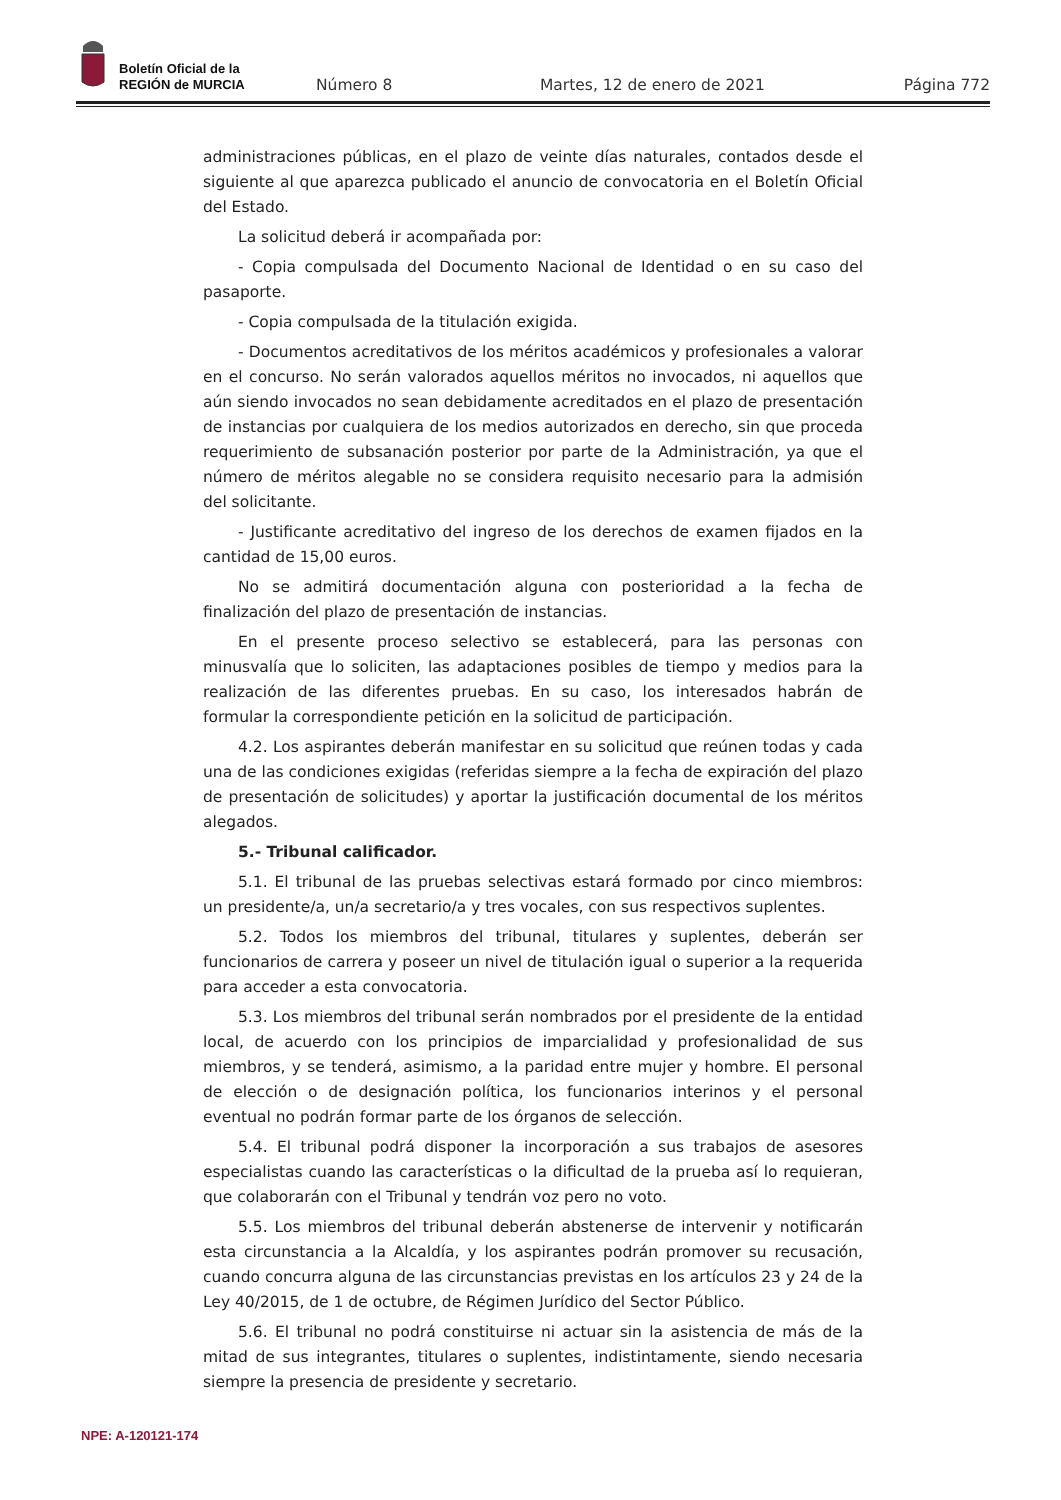Boletín Oficial de la
REGIÓN de MURCIA
Número 8 Martes, 12 de enero de 2021 Página 772
administraciones públicas, en el plazo de veinte días naturales, contados desde el siguiente al que aparezca publicado el anuncio de convocatoria en el Boletín Oficial del Estado.
La solicitud deberá ir acompañada por:
- Copia compulsada del Documento Nacional de Identidad o en su caso del pasaporte.
- Copia compulsada de la titulación exigida.
- Documentos acreditativos de los méritos académicos y profesionales a valorar en el concurso. No serán valorados aquellos méritos no invocados, ni aquellos que aún siendo invocados no sean debidamente acreditados en el plazo de presentación de instancias por cualquiera de los medios autorizados en derecho, sin que proceda requerimiento de subsanación posterior por parte de la Administración, ya que el número de méritos alegable no se considera requisito necesario para la admisión del solicitante.
- Justificante acreditativo del ingreso de los derechos de examen fijados en la cantidad de 15,00 euros.
No se admitirá documentación alguna con posterioridad a la fecha de finalización del plazo de presentación de instancias.
En el presente proceso selectivo se establecerá, para las personas con minusvalía que lo soliciten, las adaptaciones posibles de tiempo y medios para la realización de las diferentes pruebas. En su caso, los interesados habrán de formular la correspondiente petición en la solicitud de participación.
4.2. Los aspirantes deberán manifestar en su solicitud que reúnen todas y cada una de las condiciones exigidas (referidas siempre a la fecha de expiración del plazo de presentación de solicitudes) y aportar la justificación documental de los méritos alegados.
5.- Tribunal calificador.
5.1. El tribunal de las pruebas selectivas estará formado por cinco miembros: un presidente/a, un/a secretario/a y tres vocales, con sus respectivos suplentes.
5.2. Todos los miembros del tribunal, titulares y suplentes, deberán ser funcionarios de carrera y poseer un nivel de titulación igual o superior a la requerida para acceder a esta convocatoria.
5.3. Los miembros del tribunal serán nombrados por el presidente de la entidad local, de acuerdo con los principios de imparcialidad y profesionalidad de sus miembros, y se tenderá, asimismo, a la paridad entre mujer y hombre. El personal de elección o de designación política, los funcionarios interinos y el personal eventual no podrán formar parte de los órganos de selección.
5.4. El tribunal podrá disponer la incorporación a sus trabajos de asesores especialistas cuando las características o la dificultad de la prueba así lo requieran, que colaborarán con el Tribunal y tendrán voz pero no voto.
5.5. Los miembros del tribunal deberán abstenerse de intervenir y notificarán esta circunstancia a la Alcaldía, y los aspirantes podrán promover su recusación, cuando concurra alguna de las circunstancias previstas en los artículos 23 y 24 de la Ley 40/2015, de 1 de octubre, de Régimen Jurídico del Sector Público.
5.6. El tribunal no podrá constituirse ni actuar sin la asistencia de más de la mitad de sus integrantes, titulares o suplentes, indistintamente, siendo necesaria siempre la presencia de presidente y secretario.
NPE: A-120121-174